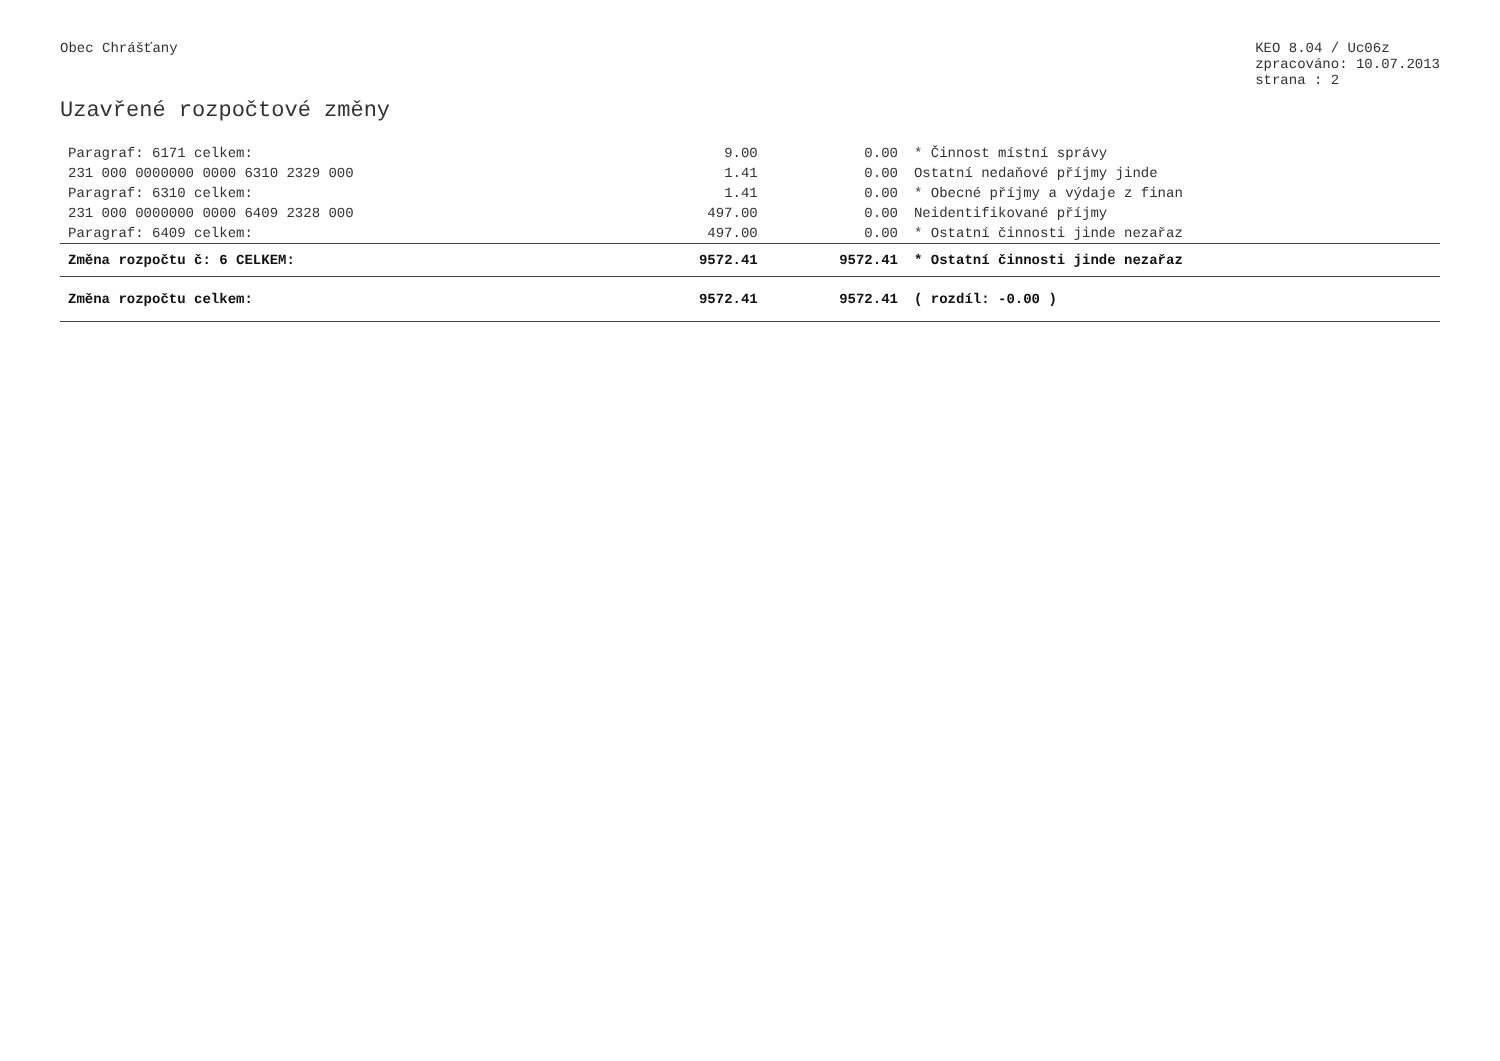Obec Chrášťany KEO 8.04 / Uc06z
zpracováno: 10.07.2013
strana : 2
Uzavřené rozpočtové změny
| Paragraf: 6171 celkem: | 9.00 | 0.00 | * Činnost místní správy |
| 231 000 0000000 0000 6310 2329 000 | 1.41 | 0.00 | Ostatní nedaňové příjmy jinde |
| Paragraf: 6310 celkem: | 1.41 | 0.00 | * Obecné příjmy a výdaje z finan |
| 231 000 0000000 0000 6409 2328 000 | 497.00 | 0.00 | Neidentifikované příjmy |
| Paragraf: 6409 celkem: | 497.00 | 0.00 | * Ostatní činnosti jinde nezařaz |
| Změna rozpočtu č: 6 CELKEM: | 9572.41 | 9572.41 | * Ostatní činnosti jinde nezařaz |
| Změna rozpočtu celkem: | 9572.41 | 9572.41 | ( rozdíl: -0.00 ) |